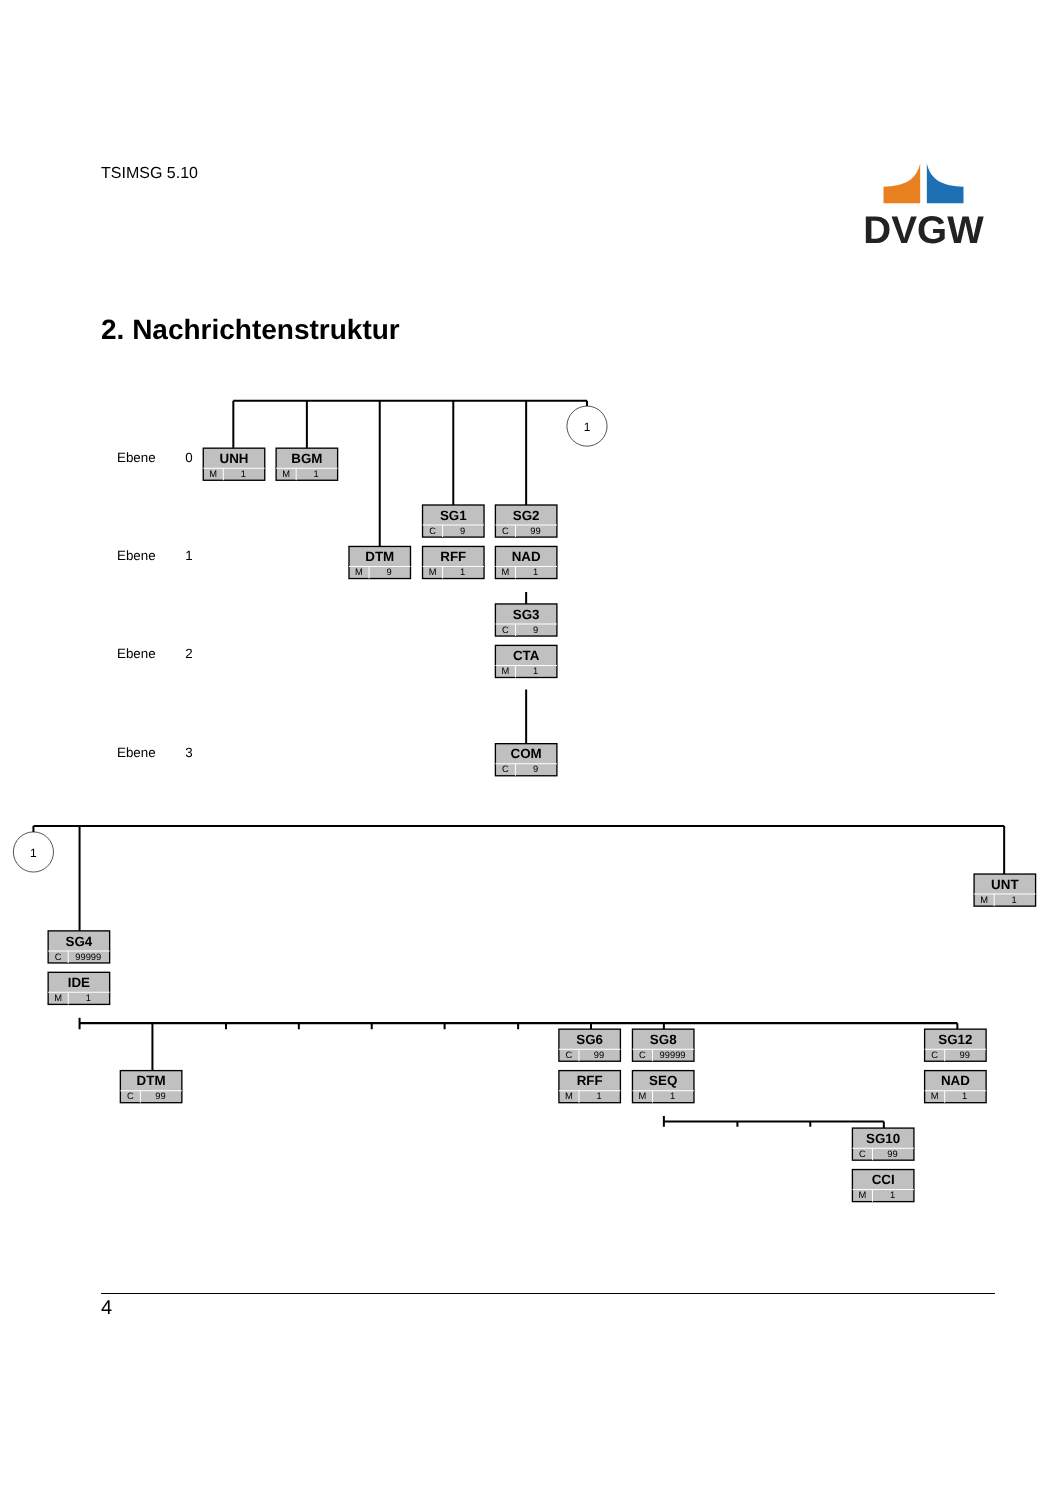TSIMSG 5.10
DVGW
2. Nachrichtenstruktur
1
1
Ebene
0
Ebene
1
Ebene
2
Ebene
3
UNH
BGM
SG1
SG2
DTM
RFF
NAD
SG3
CTA
COM
UNT
SG4
IDE
DTM
SG6
SG8
RFF
SEQ
SG12
NAD
SG10
CCI
M
1
M
1
C
9
C
99
M
9
M
1
M
1
C
9
M
1
C
9
M
1
C
99999
M
1
C
99
C
99
C
99999
M
1
M
1
C
99
M
1
C
99
M
1
4